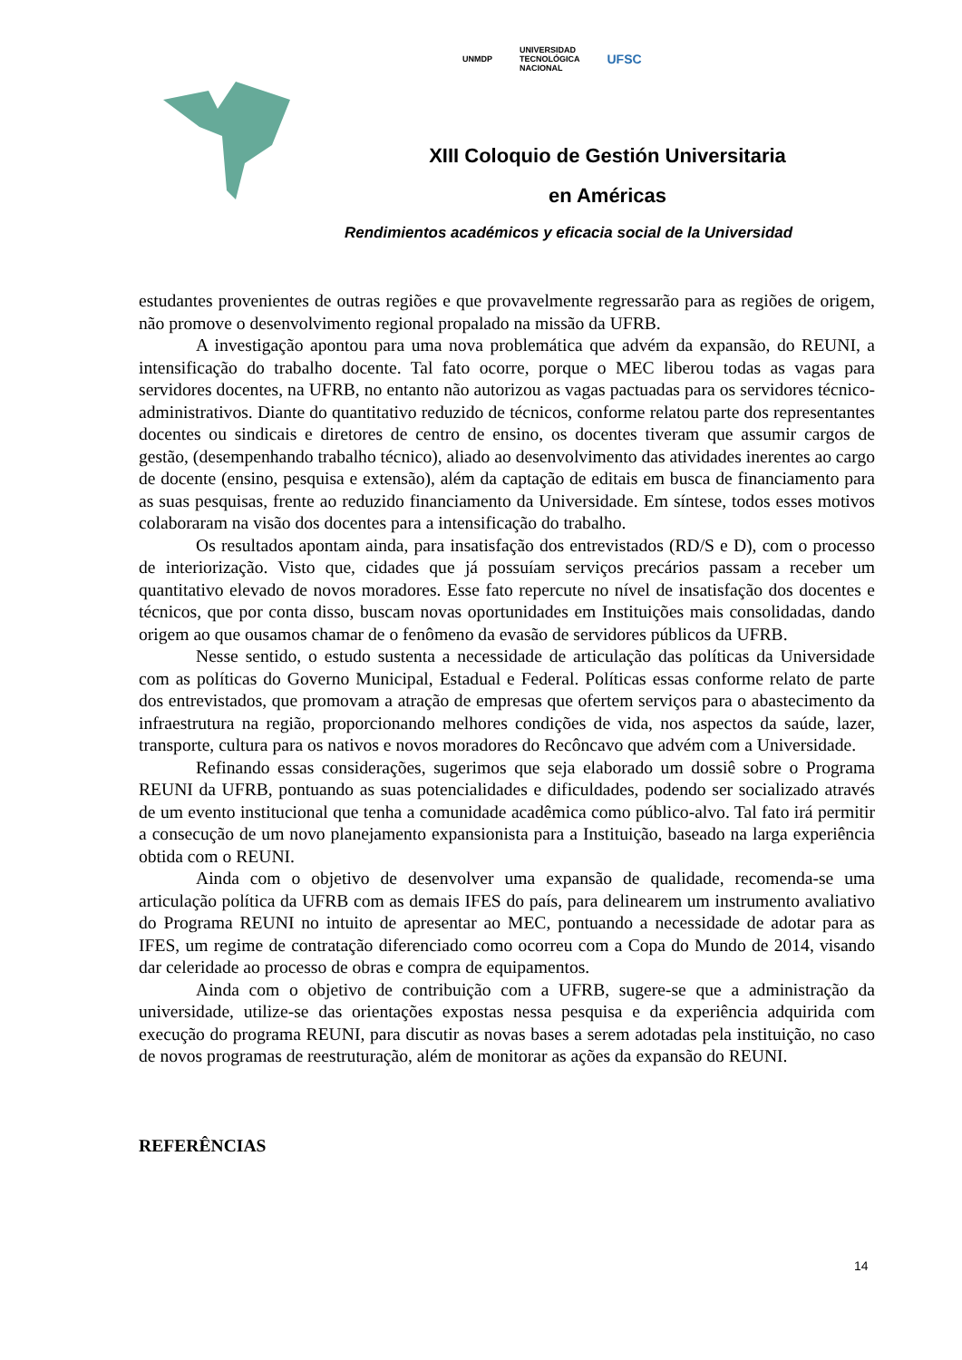UNMDP UNIVERSIDAD
TECNOLÓGICA
NACIONAL UFSC
XIII Coloquio de Gestión Universitaria
en Américas
Rendimientos académicos y eficacia social de la Universidad
estudantes provenientes de outras regiões e que provavelmente regressarão para as regiões de origem, não promove o desenvolvimento regional propalado na missão da UFRB.
A investigação apontou para uma nova problemática que advém da expansão, do REUNI, a intensificação do trabalho docente. Tal fato ocorre, porque o MEC liberou todas as vagas para servidores docentes, na UFRB, no entanto não autorizou as vagas pactuadas para os servidores técnico-administrativos. Diante do quantitativo reduzido de técnicos, conforme relatou parte dos representantes docentes ou sindicais e diretores de centro de ensino, os docentes tiveram que assumir cargos de gestão, (desempenhando trabalho técnico), aliado ao desenvolvimento das atividades inerentes ao cargo de docente (ensino, pesquisa e extensão), além da captação de editais em busca de financiamento para as suas pesquisas, frente ao reduzido financiamento da Universidade. Em síntese, todos esses motivos colaboraram na visão dos docentes para a intensificação do trabalho.
Os resultados apontam ainda, para insatisfação dos entrevistados (RD/S e D), com o processo de interiorização. Visto que, cidades que já possuíam serviços precários passam a receber um quantitativo elevado de novos moradores. Esse fato repercute no nível de insatisfação dos docentes e técnicos, que por conta disso, buscam novas oportunidades em Instituições mais consolidadas, dando origem ao que ousamos chamar de o fenômeno da evasão de servidores públicos da UFRB.
Nesse sentido, o estudo sustenta a necessidade de articulação das políticas da Universidade com as políticas do Governo Municipal, Estadual e Federal. Políticas essas conforme relato de parte dos entrevistados, que promovam a atração de empresas que ofertem serviços para o abastecimento da infraestrutura na região, proporcionando melhores condições de vida, nos aspectos da saúde, lazer, transporte, cultura para os nativos e novos moradores do Recôncavo que advém com a Universidade.
Refinando essas considerações, sugerimos que seja elaborado um dossiê sobre o Programa REUNI da UFRB, pontuando as suas potencialidades e dificuldades, podendo ser socializado através de um evento institucional que tenha a comunidade acadêmica como público-alvo. Tal fato irá permitir a consecução de um novo planejamento expansionista para a Instituição, baseado na larga experiência obtida com o REUNI.
Ainda com o objetivo de desenvolver uma expansão de qualidade, recomenda-se uma articulação política da UFRB com as demais IFES do país, para delinearem um instrumento avaliativo do Programa REUNI no intuito de apresentar ao MEC, pontuando a necessidade de adotar para as IFES, um regime de contratação diferenciado como ocorreu com a Copa do Mundo de 2014, visando dar celeridade ao processo de obras e compra de equipamentos.
Ainda com o objetivo de contribuição com a UFRB, sugere-se que a administração da universidade, utilize-se das orientações expostas nessa pesquisa e da experiência adquirida com execução do programa REUNI, para discutir as novas bases a serem adotadas pela instituição, no caso de novos programas de reestruturação, além de monitorar as ações da expansão do REUNI.
REFERÊNCIAS
14